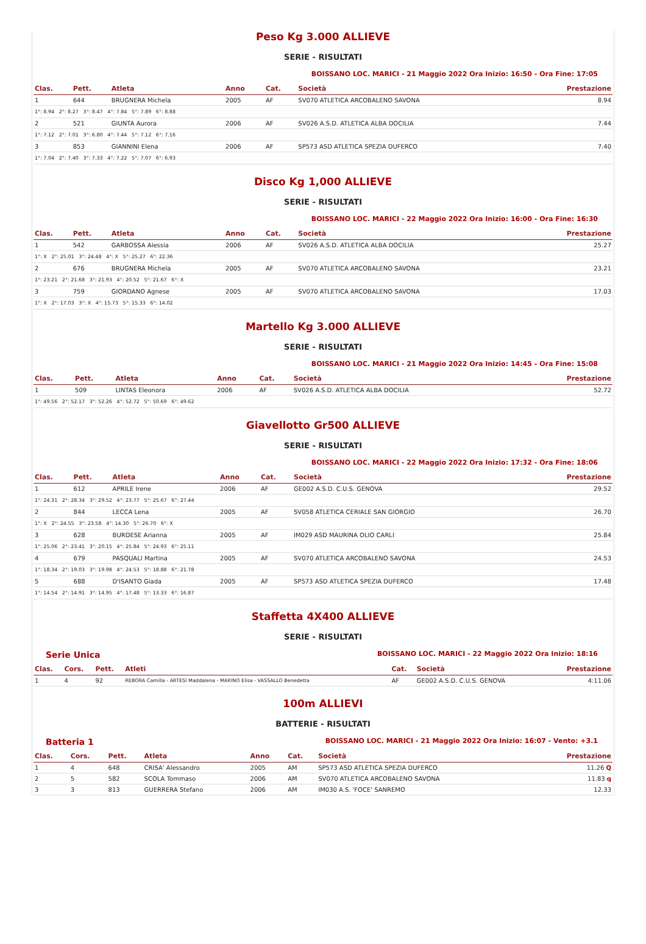Peso Kg 3.000 ALLIEVE
SERIE - RISULTATI
BOISSANO LOC. MARICI - 21 Maggio 2022 Ora Inizio: 16:50 - Ora Fine: 17:05
| Clas. | Pett. | Atleta | Anno | Cat. | Società | Prestazione |
| --- | --- | --- | --- | --- | --- | --- |
| 1 | 644 | BRUGNERA Michela | 2005 | AF | SV070 ATLETICA ARCOBALENO SAVONA | 8.94 |
| 1°: 8.94 2°: 8.27 3°: 8.47 4°: 7.84 5°: 7.89 6°: 8.88 | | | | | | |
| 2 | 521 | GIUNTA Aurora | 2006 | AF | SV026 A.S.D. ATLETICA ALBA DOCILIA | 7.44 |
| 1°: 7.12 2°: 7.01 3°: 6.80 4°: 7.44 5°: 7.12 6°: 7.16 | | | | | | |
| 3 | 853 | GIANNINI Elena | 2006 | AF | SP573 ASD ATLETICA SPEZIA DUFERCO | 7.40 |
| 1°: 7.04 2°: 7.40 3°: 7.33 4°: 7.22 5°: 7.07 6°: 6.93 | | | | | | |
Disco Kg 1,000 ALLIEVE
SERIE - RISULTATI
BOISSANO LOC. MARICI - 22 Maggio 2022 Ora Inizio: 16:00 - Ora Fine: 16:30
| Clas. | Pett. | Atleta | Anno | Cat. | Società | Prestazione |
| --- | --- | --- | --- | --- | --- | --- |
| 1 | 542 | GARBOSSA Alessia | 2006 | AF | SV026 A.S.D. ATLETICA ALBA DOCILIA | 25.27 |
| 1°: X 2°: 25.01 3°: 24.48 4°: X 5°: 25.27 6°: 22.36 | | | | | | |
| 2 | 676 | BRUGNERA Michela | 2005 | AF | SV070 ATLETICA ARCOBALENO SAVONA | 23.21 |
| 1°: 23.21 2°: 21.68 3°: 21.93 4°: 20.52 5°: 21.67 6°: X | | | | | | |
| 3 | 759 | GIORDANO Agnese | 2005 | AF | SV070 ATLETICA ARCOBALENO SAVONA | 17.03 |
| 1°: X 2°: 17.03 3°: X 4°: 15.73 5°: 15.33 6°: 14.02 | | | | | | |
Martello Kg 3.000 ALLIEVE
SERIE - RISULTATI
BOISSANO LOC. MARICI - 21 Maggio 2022 Ora Inizio: 14:45 - Ora Fine: 15:08
| Clas. | Pett. | Atleta | Anno | Cat. | Società | Prestazione |
| --- | --- | --- | --- | --- | --- | --- |
| 1 | 509 | LINTAS Eleonora | 2006 | AF | SV026 A.S.D. ATLETICA ALBA DOCILIA | 52.72 |
| 1°: 49.56 2°: 52.17 3°: 52.26 4°: 52.72 5°: 50.69 6°: 49.62 | | | | | | |
Giavellotto Gr500 ALLIEVE
SERIE - RISULTATI
BOISSANO LOC. MARICI - 22 Maggio 2022 Ora Inizio: 17:32 - Ora Fine: 18:06
| Clas. | Pett. | Atleta | Anno | Cat. | Società | Prestazione |
| --- | --- | --- | --- | --- | --- | --- |
| 1 | 612 | APRILE Irene | 2006 | AF | GE002 A.S.D. C.U.S. GENOVA | 29.52 |
| 1°: 24.31 2°: 28.34 3°: 29.52 4°: 23.77 5°: 25.67 6°: 27.44 | | | | | | |
| 2 | 844 | LECCA Lena | 2005 | AF | SV058 ATLETICA CERIALE SAN GIORGIO | 26.70 |
| 1°: X 2°: 24.55 3°: 23.58 4°: 14.30 5°: 26.70 6°: X | | | | | | |
| 3 | 628 | BURDESE Arianna | 2005 | AF | IM029 ASD MAURINA OLIO CARLI | 25.84 |
| 1°: 25.06 2°: 23.41 3°: 20.15 4°: 25.84 5°: 24.93 6°: 25.11 | | | | | | |
| 4 | 679 | PASQUALI Martina | 2005 | AF | SV070 ATLETICA ARCOBALENO SAVONA | 24.53 |
| 1°: 18.34 2°: 19.03 3°: 19.98 4°: 24.53 5°: 18.88 6°: 21.78 | | | | | | |
| 5 | 688 | D'ISANTO Giada | 2005 | AF | SP573 ASD ATLETICA SPEZIA DUFERCO | 17.48 |
| 1°: 14.54 2°: 14.91 3°: 14.95 4°: 17.48 5°: 13.33 6°: 16.87 | | | | | | |
Staffetta 4X400 ALLIEVE
SERIE - RISULTATI
Serie Unica BOISSANO LOC. MARICI - 22 Maggio 2022 Ora Inizio: 18:16
| Clas. | Cors. | Pett. | Atleti | Cat. | Società | Prestazione |
| --- | --- | --- | --- | --- | --- | --- |
| 1 | 4 | 92 | REBORA Camilla - ARTESI Maddalena - MARINO Elisa - VASSALLO Benedetta | AF | GE002 A.S.D. C.U.S. GENOVA | 4:11.06 |
100m ALLIEVI
BATTERIE - RISULTATI
Batteria 1 BOISSANO LOC. MARICI - 21 Maggio 2022 Ora Inizio: 16:07 - Vento: +3.1
| Clas. | Cors. | Pett. | Atleta | Anno | Cat. | Società | Prestazione |
| --- | --- | --- | --- | --- | --- | --- | --- |
| 1 | 4 | 648 | CRISA' Alessandro | 2005 | AM | SP573 ASD ATLETICA SPEZIA DUFERCO | 11.26 Q |
| 2 | 5 | 582 | SCOLA Tommaso | 2006 | AM | SV070 ATLETICA ARCOBALENO SAVONA | 11.83 q |
| 3 | 3 | 813 | GUERRERA Stefano | 2006 | AM | IM030 A.S. 'FOCE' SANREMO | 12.33 |